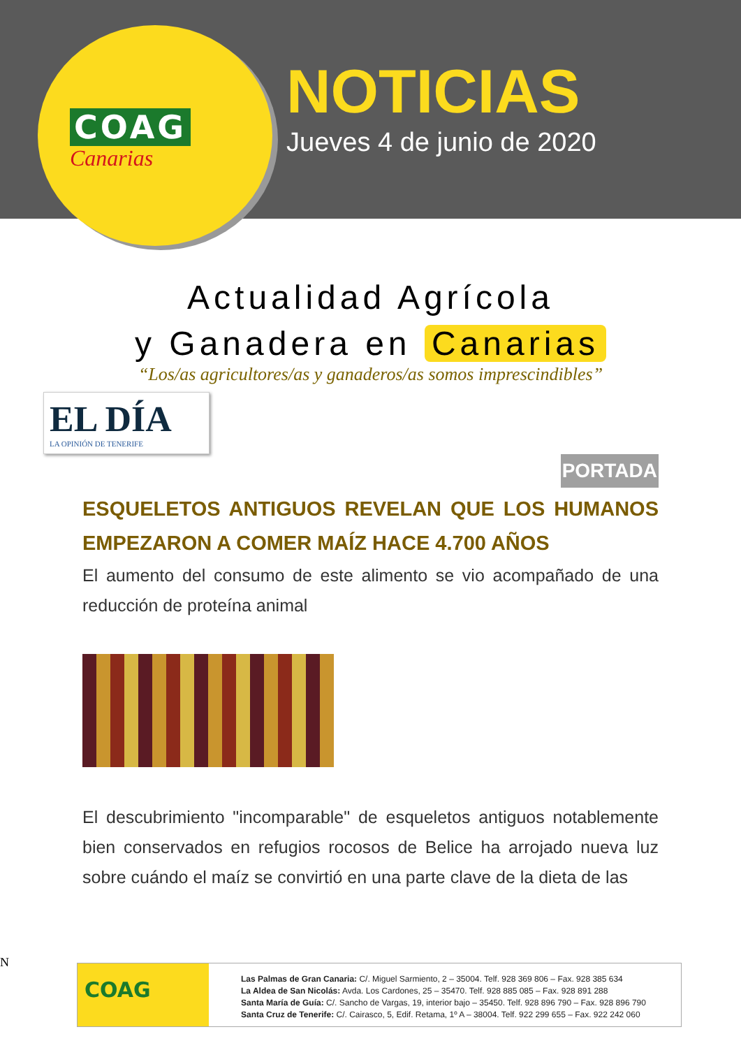COAG
Canarias
NOTICIAS
Jueves 4 de junio de 2020
Actualidad Agrícola
y Ganadera en Canarias
“Los/as agricultores/as y ganaderos/as somos imprescindibles”
EL DÍA
LA OPINIÓN DE TENERIFE
PORTADA
ESQUELETOS ANTIGUOS REVELAN QUE LOS HUMANOS EMPEZARON A COMER MAÍZ HACE 4.700 AÑOS
El aumento del consumo de este alimento se vio acompañado de una reducción de proteína animal
El descubrimiento "incomparable" de esqueletos antiguos notablemente bien conservados en refugios rocosos de Belice ha arrojado nueva luz sobre cuándo el maíz se convirtió en una parte clave de la dieta de las
N
COAG
Las Palmas de Gran Canaria: C/. Miguel Sarmiento, 2 – 35004. Telf. 928 369 806 – Fax. 928 385 634
La Aldea de San Nicolás: Avda. Los Cardones, 25 – 35470. Telf. 928 885 085 – Fax. 928 891 288
Santa María de Guía: C/. Sancho de Vargas, 19, interior bajo – 35450. Telf. 928 896 790 – Fax. 928 896 790
Santa Cruz de Tenerife: C/. Cairasco, 5, Edif. Retama, 1º A – 38004. Telf. 922 299 655 – Fax. 922 242 060